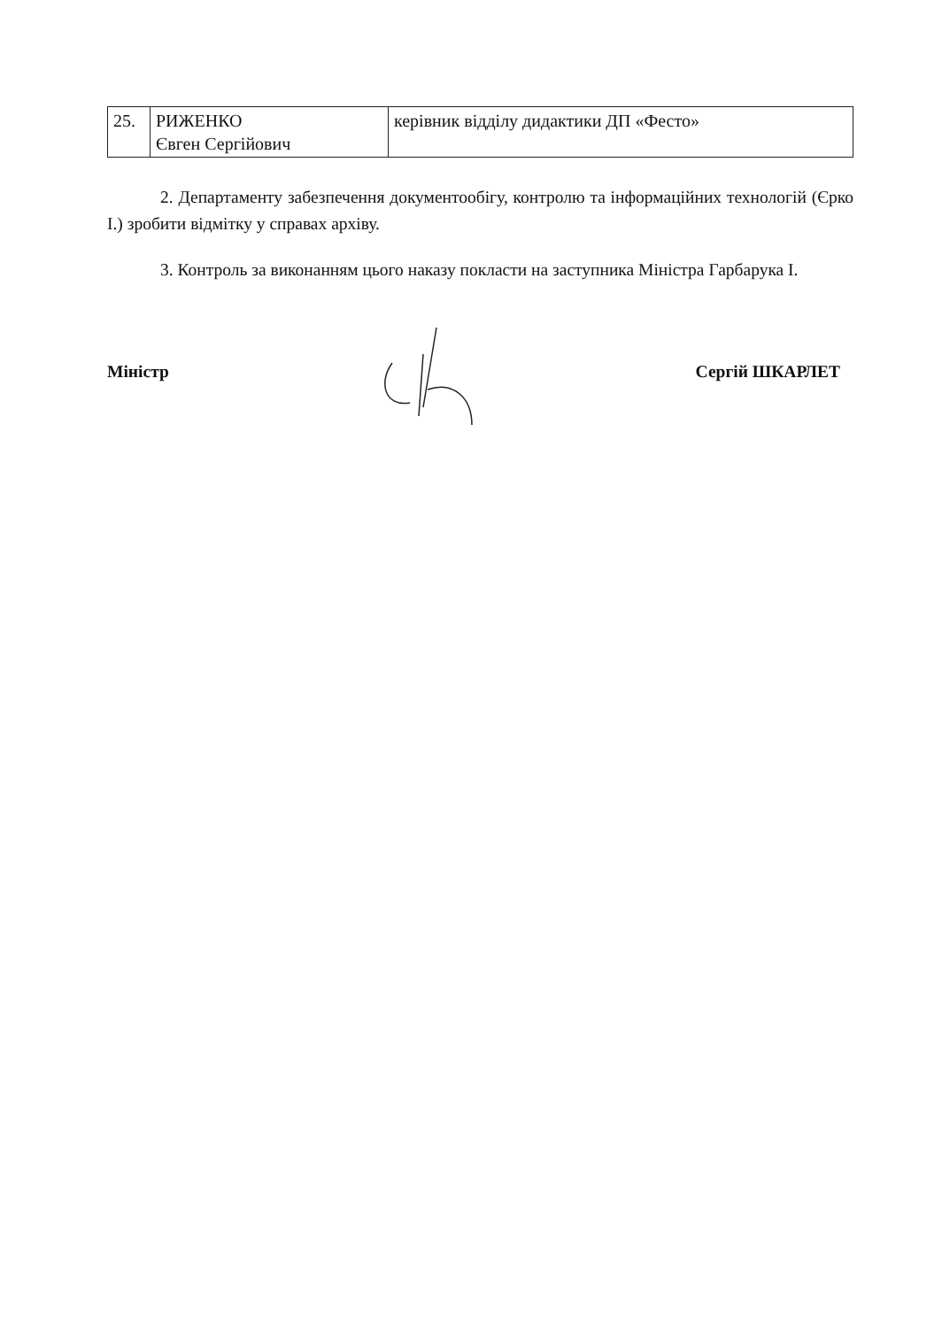| 25. | РИЖЕНКО Євген Сергійович | керівник відділу дидактики ДП «Фесто» |
2. Департаменту забезпечення документообігу, контролю та інформаційних технологій (Єрко І.) зробити відмітку у справах архіву.
3. Контроль за виконанням цього наказу покласти на заступника Міністра Гарбарука І.
Міністр Сергій ШКАРЛЕТ